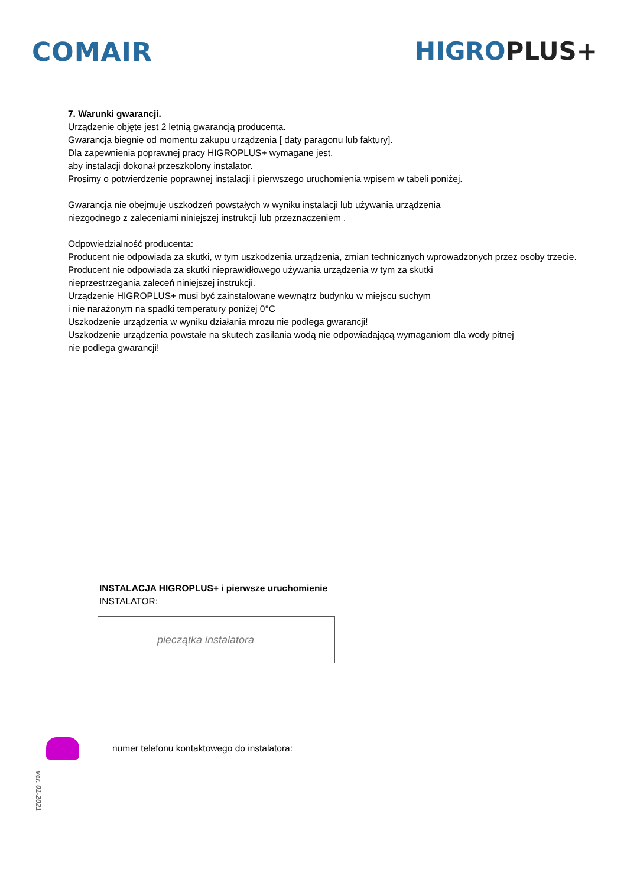COMAIR HIGRO PLUS+
7. Warunki gwarancji.
Urządzenie objęte jest 2 letnią gwarancją producenta.
Gwarancja biegnie od momentu zakupu urządzenia [ daty paragonu lub faktury].
Dla zapewnienia poprawnej pracy HIGROPLUS+ wymagane jest,
aby instalacji dokonał przeszkolony instalator.
Prosimy o potwierdzenie poprawnej instalacji i pierwszego uruchomienia wpisem w tabeli poniżej.
Gwarancja nie obejmuje uszkodzeń powstałych w wyniku instalacji lub używania urządzenia
niezgodnego z zaleceniami niniejszej instrukcji lub przeznaczeniem .
Odpowiedzialność producenta:
Producent nie odpowiada za skutki, w tym uszkodzenia urządzenia, zmian technicznych wprowadzonych przez osoby trzecie.
Producent nie odpowiada za skutki nieprawidłowego używania urządzenia w tym za skutki
nieprzestrzegania zaleceń niniejszej instrukcji.
Urządzenie HIGROPLUS+ musi być zainstalowane wewnątrz budynku w miejscu suchym
i nie narażonym na spadki temperatury poniżej 0°C
Uszkodzenie urządzenia w wyniku działania mrozu nie podlega gwarancji!
Uszkodzenie urządzenia powstałe na skutech zasilania wodą nie odpowiadającą wymaganiom dla wody pitnej
nie podlega gwarancji!
INSTALACJA HIGROPLUS+ i pierwsze uruchomienie
INSTALATOR:
pieczątka instalatora
numer telefonu kontaktowego do instalatora:
ver. 01-2021